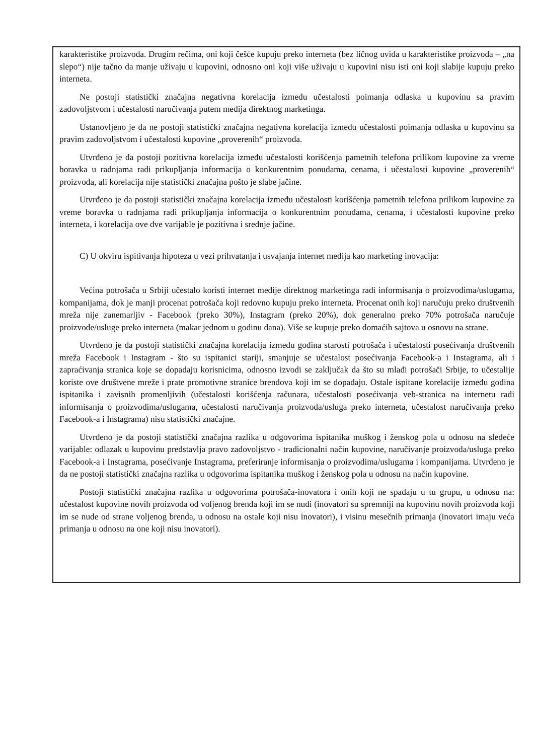karakteristike proizvoda. Drugim rečima, oni koji češće kupuju preko interneta (bez ličnog uvida u karakteristike proizvoda – „na slepo“) nije tačno da manje uživaju u kupovini, odnosno oni koji više uživaju u kupovini nisu isti oni koji slabije kupuju preko interneta.
Ne postoji statistički značajna negativna korelacija između učestalosti poimanja odlaska u kupovinu sa pravim zadovoljstvom i učestalosti naručivanja putem medija direktnog marketinga.
Ustanovljeno je da ne postoji statistički značajna negativna korelacija između učestalosti poimanja odlaska u kupovinu sa pravim zadovoljstvom i učestalosti kupovine „proverenih“ proizvoda.
Utvrđeno je da postoji pozitivna korelacija između učestalosti korišćenja pametnih telefona prilikom kupovine za vreme boravka u radnjama radi prikupljanja informacija o konkurentnim ponudama, cenama, i učestalosti kupovine „proverenih“ proizvoda, ali korelacija nije statistički značajna pošto je slabe jačine.
Utvrđeno je da postoji statistički značajna korelacija između učestalosti korišćenja pametnih telefona prilikom kupovine za vreme boravka u radnjama radi prikupljanja informacija o konkurentnim ponudama, cenama, i učestalosti kupovine preko interneta, i korelacija ove dve varijable je pozitivna i srednje jačine.
C) U okviru ispitivanja hipoteza u vezi prihvatanja i usvajanja internet medija kao marketing inovacija:
Većina potrošača u Srbiji učestalo koristi internet medije direktnog marketinga radi informisanja o proizvodima/uslugama, kompanijama, dok je manji procenat potrošača koji redovno kupuju preko interneta. Procenat onih koji naručuju preko društvenih mreža nije zanemarljiv - Facebook (preko 30%), Instagram (preko 20%), dok generalno preko 70% potrošača naručuje proizvode/usluge preko interneta (makar jednom u godinu dana). Više se kupuje preko domaćih sajtova u osnovu na strane.
Utvrđeno je da postoji statistički značajna korelacija između godina starosti potrošača i učestalosti posećivanja društvenih mreža Facebook i Instagram - što su ispitanici stariji, smanjuje se učestalost posećivanja Facebook-a i Instagrama, ali i zapraćivanja stranica koje se dopadaju korisnicima, odnosno izvodi se zaključak da što su mlađi potrošači Srbije, to učestalije koriste ove društvene mreže i prate promotivne stranice brendova koji im se dopadaju. Ostale ispitane korelacije između godina ispitanika i zavisnih promenljivih (učestalosti korišćenja računara, učestalosti posećivanja veb-stranica na internetu radi informisanja o proizvodima/uslugama, učestalosti naručivanja proizvoda/usluga preko interneta, učestalost naručivanja preko Facebook-a i Instagrama) nisu statistički značajne.
Utvrđeno je da postoji statistički značajna razlika u odgovorima ispitanika muškog i ženskog pola u odnosu na sledeće varijable: odlazak u kupovinu predstavlja pravo zadovoljstvo - tradicionalni način kupovine, naručivanje proizvoda/usluga preko Facebook-a i Instagrama, posećivanje Instagrama, preferiranje informisanja o proizvodima/uslugama i kompanijama. Utvrđeno je da ne postoji statistički značajna razlika u odgovorima ispitanika muškog i ženskog pola u odnosu na način kupovine.
Postoji statistički značajna razlika u odgovorima potrošača-inovatora i onih koji ne spadaju u tu grupu, u odnosu na: učestalost kupovine novih proizvoda od voljenog brenda koji im se nudi (inovatori su spremniji na kupovinu novih proizvoda koji im se nude od strane voljenog brenda, u odnosu na ostale koji nisu inovatori), i visinu mesečnih primanja (inovatori imaju veća primanja u odnosu na one koji nisu inovatori).